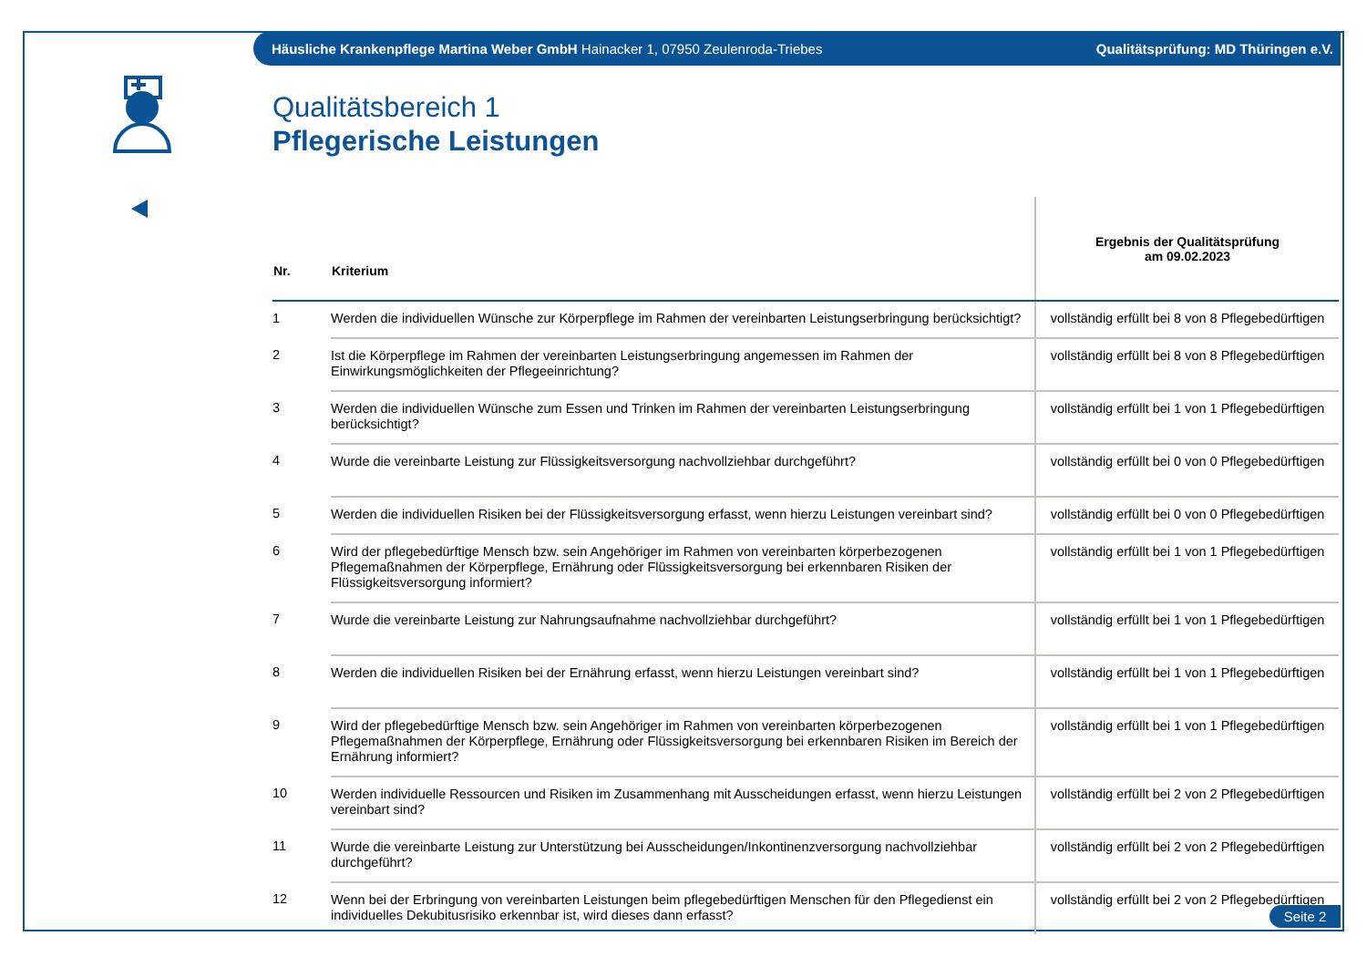Häusliche Krankenpflege Martina Weber GmbH Hainacker 1, 07950 Zeulenroda-Triebes Qualitätsprüfung: MD Thüringen e.V.
Qualitätsbereich 1
Pflegerische Leistungen
| Nr. | Kriterium | Ergebnis der Qualitätsprüfung am 09.02.2023 |
| --- | --- | --- |
| 1 | Werden die individuellen Wünsche zur Körperpflege im Rahmen der vereinbarten Leistungserbringung berücksichtigt? | vollständig erfüllt bei 8 von 8 Pflegebedürftigen |
| 2 | Ist die Körperpflege im Rahmen der vereinbarten Leistungserbringung angemessen im Rahmen der Einwirkungsmöglichkeiten der Pflegeeinrichtung? | vollständig erfüllt bei 8 von 8 Pflegebedürftigen |
| 3 | Werden die individuellen Wünsche zum Essen und Trinken im Rahmen der vereinbarten Leistungserbringung berücksichtigt? | vollständig erfüllt bei 1 von 1 Pflegebedürftigen |
| 4 | Wurde die vereinbarte Leistung zur Flüssigkeitsversorgung nachvollziehbar durchgeführt? | vollständig erfüllt bei 0 von 0 Pflegebedürftigen |
| 5 | Werden die individuellen Risiken bei der Flüssigkeitsversorgung erfasst, wenn hierzu Leistungen vereinbart sind? | vollständig erfüllt bei 0 von 0 Pflegebedürftigen |
| 6 | Wird der pflegebedürftige Mensch bzw. sein Angehöriger im Rahmen von vereinbarten körperbezogenen Pflegemaßnahmen der Körperpflege, Ernährung oder Flüssigkeitsversorgung bei erkennbaren Risiken der Flüssigkeitsversorgung informiert? | vollständig erfüllt bei 1 von 1 Pflegebedürftigen |
| 7 | Wurde die vereinbarte Leistung zur Nahrungsaufnahme nachvollziehbar durchgeführt? | vollständig erfüllt bei 1 von 1 Pflegebedürftigen |
| 8 | Werden die individuellen Risiken bei der Ernährung erfasst, wenn hierzu Leistungen vereinbart sind? | vollständig erfüllt bei 1 von 1 Pflegebedürftigen |
| 9 | Wird der pflegebedürftige Mensch bzw. sein Angehöriger im Rahmen von vereinbarten körperbezogenen Pflegemaßnahmen der Körperpflege, Ernährung oder Flüssigkeitsversorgung bei erkennbaren Risiken im Bereich der Ernährung informiert? | vollständig erfüllt bei 1 von 1 Pflegebedürftigen |
| 10 | Werden individuelle Ressourcen und Risiken im Zusammenhang mit Ausscheidungen erfasst, wenn hierzu Leistungen vereinbart sind? | vollständig erfüllt bei 2 von 2 Pflegebedürftigen |
| 11 | Wurde die vereinbarte Leistung zur Unterstützung bei Ausscheidungen/Inkontinenzversorgung nachvollziehbar durchgeführt? | vollständig erfüllt bei 2 von 2 Pflegebedürftigen |
| 12 | Wenn bei der Erbringung von vereinbarten Leistungen beim pflegebedürftigen Menschen für den Pflegedienst ein individuelles Dekubitusrisiko erkennbar ist, wird dieses dann erfasst? | vollständig erfüllt bei 2 von 2 Pflegebedürftigen |
Seite 2